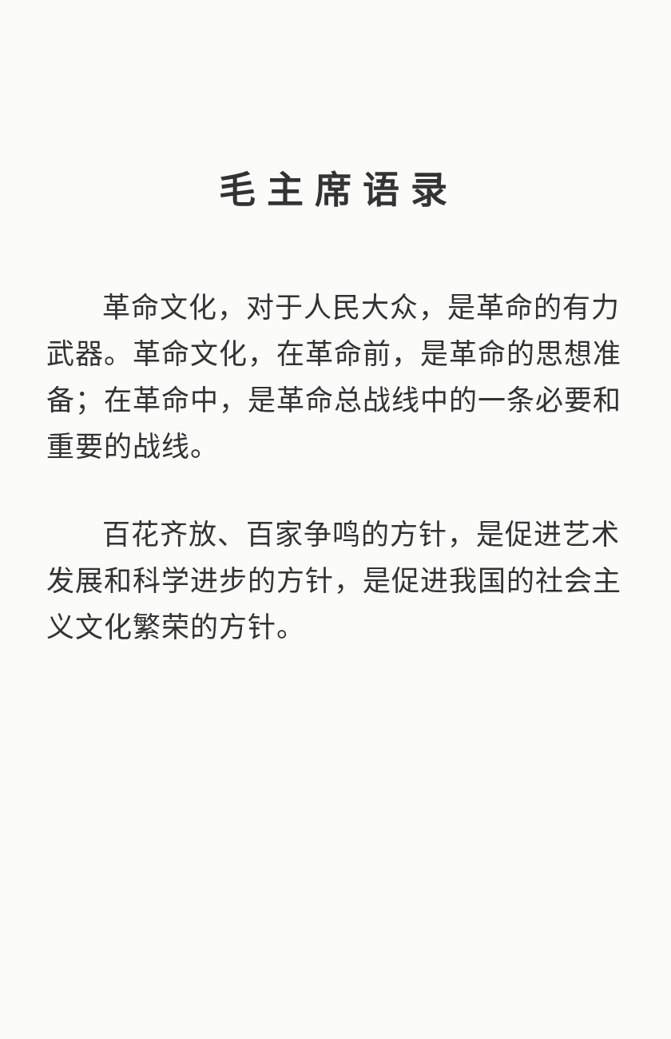毛主席语录
革命文化，对于人民大众，是革命的有力武器。革命文化，在革命前，是革命的思想准备；在革命中，是革命总战线中的一条必要和重要的战线。
百花齐放、百家争鸣的方针，是促进艺术发展和科学进步的方针，是促进我国的社会主义文化繁荣的方针。